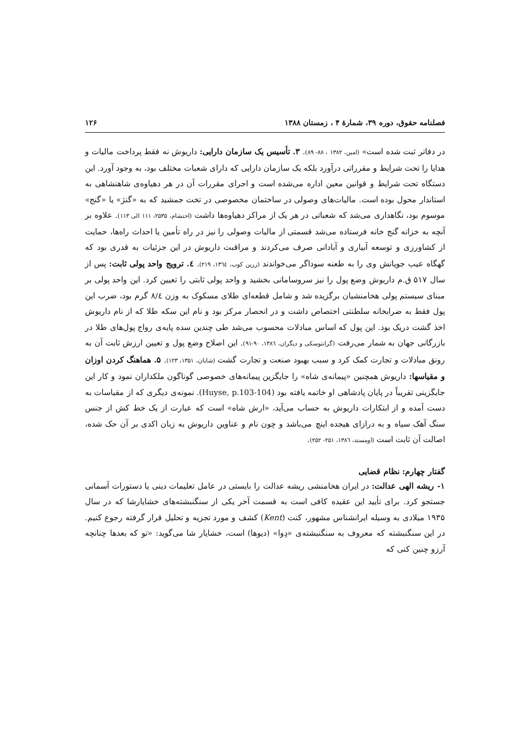فصلنامه حقوق، دوره ۳۹، شمارهٔ ۴ ، زمستان ۱۳۸۸ ۱۲۶
در دفاتر ثبت شده است» (امین، ۱۳۸۲ ، ۸۸- ۸۹). ۳. تأسیس یک سازمان دارایی: داریوش نه فقط پرداخت مالیات و هدایا را تحت شرایط و مقرراتی درآورد بلکه یک سازمان دارایی که دارای شعبات مختلف بود، به وجود آورد. این دستگاه تحت شرایط و قوانین معین اداره می‌شده است و اجرای مقررات آن در هر دهیاوه‌ی شاهنشاهی به استاندار محول بوده است. مالیات‌های وصولی در ساختمان مخصوصی در تخت جمشید که به «گنژ» یا «گنج» موسوم بود، نگاهداری می‌شد که شعباتی در هر یک از مراکز دهیاوه‌ها داشت (احتشام، ۲۵۳۵، ۱۱۱ الی ۱۱۳). علاوه بر آنچه به خزانه گنج خانه فرستاده می‌شد قسمتی از مالیات وصولی را نیز در راه تأمین یا احداث راه‌ها، حمایت از کشاورزی و توسعه آبیاری و آبادانی صرف می‌کردند و مراقبت داریوش در این جزئیات به قدری بود که گهگاه عیب جویانش وی را به طعنه سوداگر می‌خواندند (زرین کوب، ۱۳٦٤، ۲۱۹). ٤. ترویج واحد پولی ثابت: پس از سال ۵۱۷ ق.م داریوش وضع پول را نیز سروسامانی بخشید و واحد پولی ثابتی را تعیین کرد. این واحد پولی بر مبنای سیستم پولی هخامنشیان برگزیده شد و شامل قطعه‌ای طلای مسکوک به وزن ۸/٤ گرم بود، ضرب این پول فقط به ضرابخانه سلطنتی اختصاص داشت و در انحصار مرکز بود و نام این سکه طلا که از نام داریوش اخذ گشت دریک بود. این پول که اساس مبادلات محسوب می‌شد طی چندین سده پایه‌ی رواج پول‌های طلا در بازرگانی جهان به شمار می‌رفت (گرانتوسکی و دیگران، ۱۳۸٦، ۹۰-۹۱). این اصلاح وضع پول و تعیین ارزش ثابت آن به رونق مبادلات و تجارت کمک کرد و سبب بهبود صنعت و تجارت گشت (شایان، ۱۳۵۱، ۱۲۳). ۵. هماهنگ کردن اوزان و مقیاسها: داریوش همچنین «پیمانه‌ی شاه» را جایگزین پیمانه‌های خصوصی گوناگون ملکداران نمود و کار این جایگزینی تقریباً در پایان پادشاهی او خاتمه یافته بود (Huyse, p.103-104). نمونه‌ی دیگری که از مقیاسات به دست آمده و از ابتکارات داریوش به حساب می‌آید، «ارش شاه» است که عبارت از یک خط کش از جنس سنگ آهک سیاه و به درازای هیجده اینچ می‌باشد و چون نام و عناوین داریوش به زبان اکدی بر آن حک شده، اصالت آن ثابت است (اومستد، ۱۳۸٦، ۲۵۱- ۲۵۲).
گفتار چهارم: نظام قضایی
۱- ریشه الهی عدالت: در ایران هخامنشی ریشه عدالت را بایستی در عامل تعلیمات دینی یا دستورات آسمانی جستجو کرد. برای تأیید این عقیده کافی است به قسمت آخر یکی از سنگنبشته‌های خشایارشا که در سال ۱۹۳۵ میلادی به وسیله ایرانشناس مشهور، کنت (Kent) کشف و مورد تجزیه و تحلیل قرار گرفته رجوع کنیم. در این سنگنبشته که معروف به سنگنبشته‌ی «دِوا» (دیوها) است، خشایار شا می‌گوید: «تو که بعدها چنانچه آرزو چنین کنی که